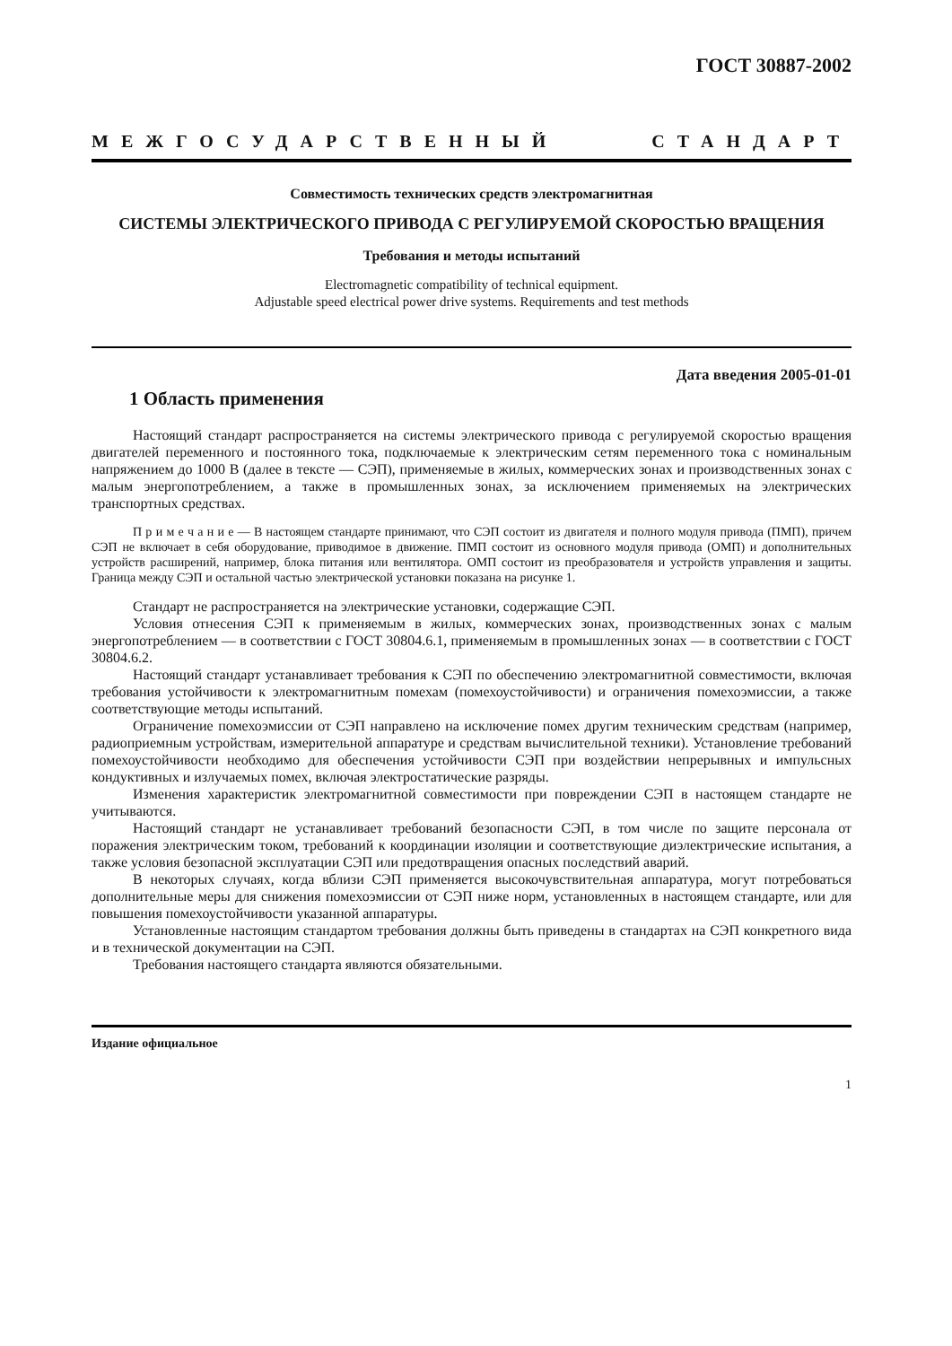ГОСТ 30887-2002
МЕЖГОСУДАРСТВЕННЫЙ СТАНДАРТ
Совместимость технических средств электромагнитная
СИСТЕМЫ ЭЛЕКТРИЧЕСКОГО ПРИВОДА С РЕГУЛИРУЕМОЙ СКОРОСТЬЮ ВРАЩЕНИЯ
Требования и методы испытаний
Electromagnetic compatibility of technical equipment.
Adjustable speed electrical power drive systems. Requirements and test methods
Дата введения 2005-01-01
1 Область применения
Настоящий стандарт распространяется на системы электрического привода с регулируемой скоростью вращения двигателей переменного и постоянного тока, подключаемые к электрическим сетям переменного тока с номинальным напряжением до 1000 В (далее в тексте — СЭП), применяемые в жилых, коммерческих зонах и производственных зонах с малым энергопотреблением, а также в промышленных зонах, за исключением применяемых на электрических транспортных средствах.
П р и м е ч а н и е — В настоящем стандарте принимают, что СЭП состоит из двигателя и полного модуля привода (ПМП), причем СЭП не включает в себя оборудование, приводимое в движение. ПМП состоит из основного модуля привода (ОМП) и дополнительных устройств расширений, например, блока питания или вентилятора. ОМП состоит из преобразователя и устройств управления и защиты. Граница между СЭП и остальной частью электрической установки показана на рисунке 1.
Стандарт не распространяется на электрические установки, содержащие СЭП.
Условия отнесения СЭП к применяемым в жилых, коммерческих зонах, производственных зонах с малым энергопотреблением — в соответствии с ГОСТ 30804.6.1, применяемым в промышленных зонах — в соответствии с ГОСТ 30804.6.2.
Настоящий стандарт устанавливает требования к СЭП по обеспечению электромагнитной совместимости, включая требования устойчивости к электромагнитным помехам (помехоустойчивости) и ограничения помехоэмиссии, а также соответствующие методы испытаний.
Ограничение помехоэмиссии от СЭП направлено на исключение помех другим техническим средствам (например, радиоприемным устройствам, измерительной аппаратуре и средствам вычислительной техники). Установление требований помехоустойчивости необходимо для обеспечения устойчивости СЭП при воздействии непрерывных и импульсных кондуктивных и излучаемых помех, включая электростатические разряды.
Изменения характеристик электромагнитной совместимости при повреждении СЭП в настоящем стандарте не учитываются.
Настоящий стандарт не устанавливает требований безопасности СЭП, в том числе по защите персонала от поражения электрическим током, требований к координации изоляции и соответствующие диэлектрические испытания, а также условия безопасной эксплуатации СЭП или предотвращения опасных последствий аварий.
В некоторых случаях, когда вблизи СЭП применяется высокочувствительная аппаратура, могут потребоваться дополнительные меры для снижения помехоэмиссии от СЭП ниже норм, установленных в настоящем стандарте, или для повышения помехоустойчивости указанной аппаратуры.
Установленные настоящим стандартом требования должны быть приведены в стандартах на СЭП конкретного вида и в технической документации на СЭП.
Требования настоящего стандарта являются обязательными.
Издание официальное
1